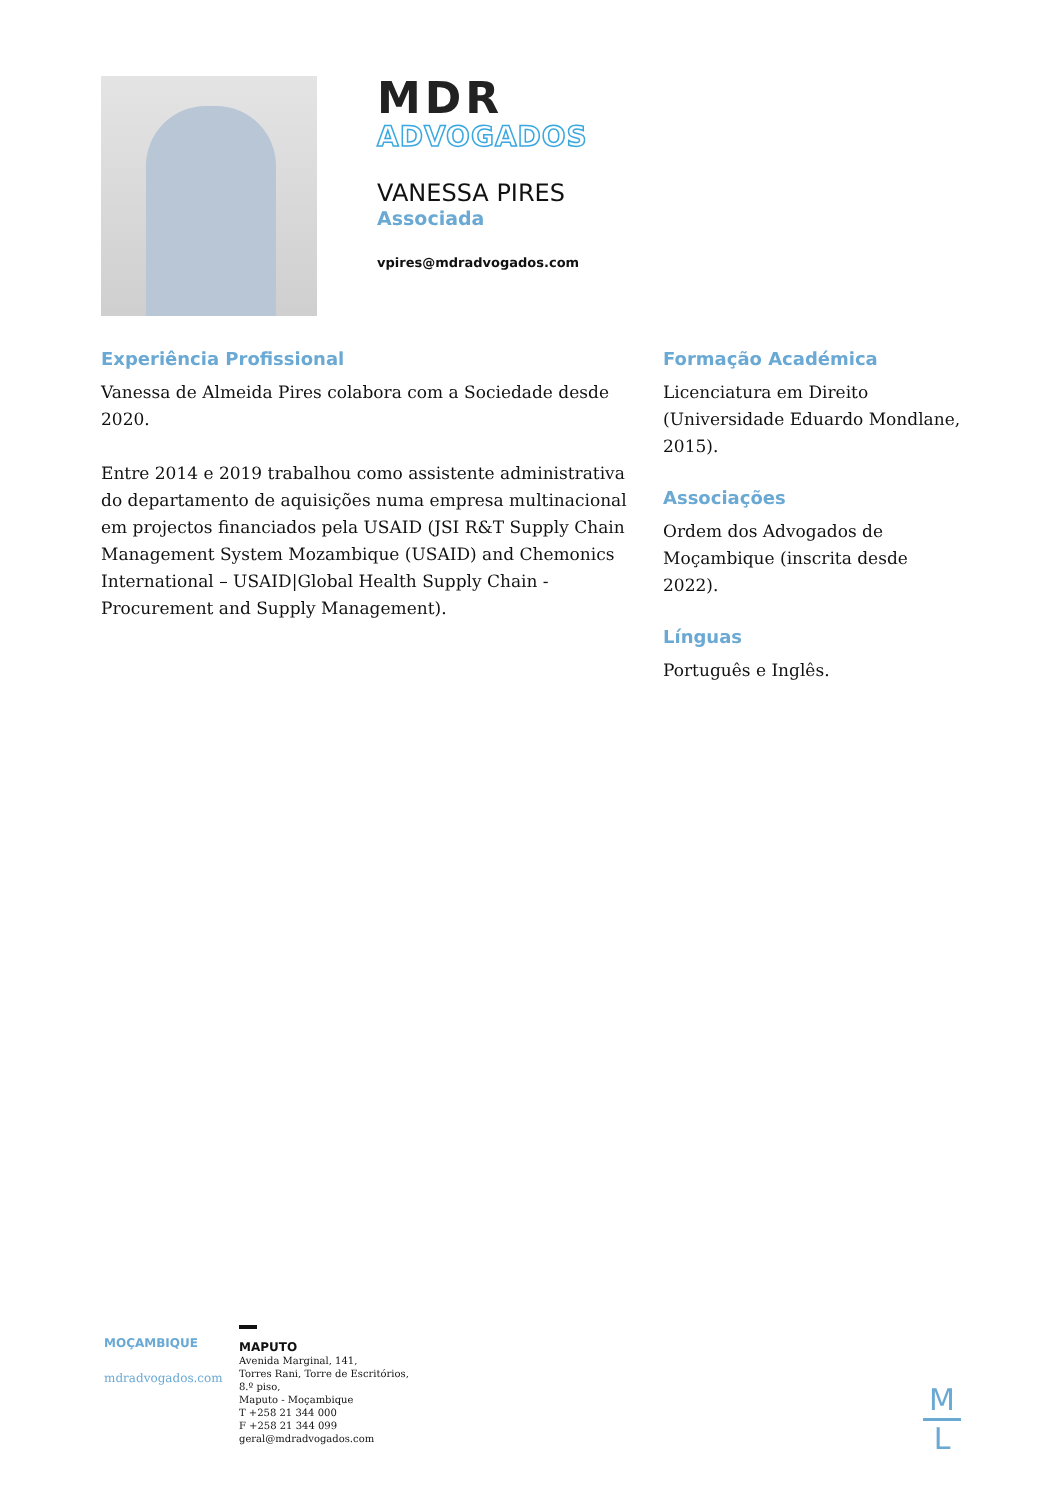MDR
ADVOGADOS
VANESSA PIRES
Associada
vpires@mdradvogados.com
Experiência Profissional
Vanessa de Almeida Pires colabora com a Sociedade desde 2020.
Entre 2014 e 2019 trabalhou como assistente administrativa do departamento de aquisições numa empresa multinacional em projectos financiados pela USAID (JSI R&T Supply Chain Management System Mozambique (USAID) and Chemonics International – USAID|Global Health Supply Chain - Procurement and Supply Management).
Formação Académica
Licenciatura em Direito (Universidade Eduardo Mondlane, 2015).
Associações
Ordem dos Advogados de Moçambique (inscrita desde 2022).
Línguas
Português e Inglês.
MOÇAMBIQUE
mdradvogados.com
MAPUTO
Avenida Marginal, 141,
Torres Rani, Torre de Escritórios,
8.º piso,
Maputo - Moçambique
T +258 21 344 000
F +258 21 344 099
geral@mdradvogados.com
M
L